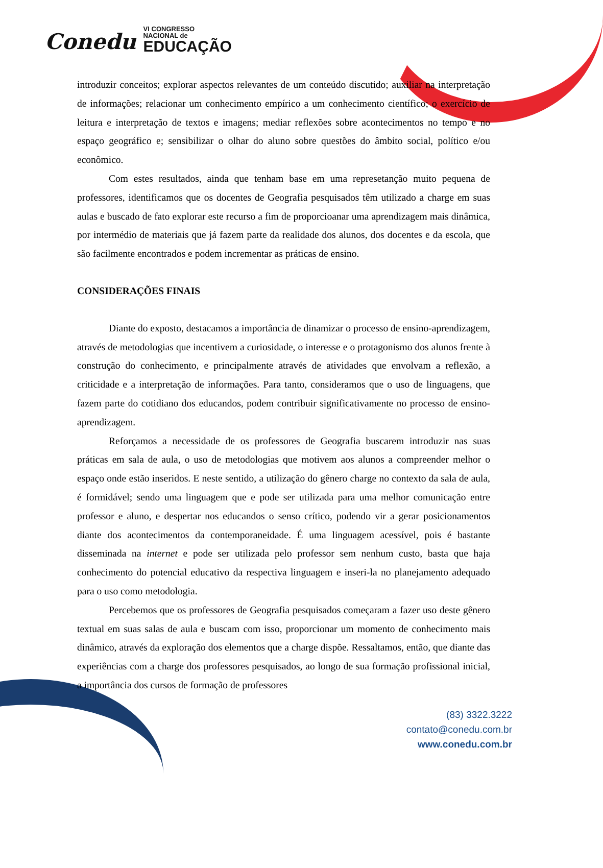Conedu VI CONGRESSO
NACIONAL de
EDUCAÇÃO
introduzir conceitos; explorar aspectos relevantes de um conteúdo discutido; auxiliar na interpretação de informações; relacionar um conhecimento empírico a um conhecimento científico; o exercício de leitura e interpretação de textos e imagens; mediar reflexões sobre acontecimentos no tempo e no espaço geográfico e; sensibilizar o olhar do aluno sobre questões do âmbito social, político e/ou econômico.
Com estes resultados, ainda que tenham base em uma represetanção muito pequena de professores, identificamos que os docentes de Geografia pesquisados têm utilizado a charge em suas aulas e buscado de fato explorar este recurso a fim de proporcioanar uma aprendizagem mais dinâmica, por intermédio de materiais que já fazem parte da realidade dos alunos, dos docentes e da escola, que são facilmente encontrados e podem incrementar as práticas de ensino.
CONSIDERAÇÕES FINAIS
Diante do exposto, destacamos a importância de dinamizar o processo de ensino-aprendizagem, através de metodologias que incentivem a curiosidade, o interesse e o protagonismo dos alunos frente à construção do conhecimento, e principalmente através de atividades que envolvam a reflexão, a criticidade e a interpretação de informações. Para tanto, consideramos que o uso de linguagens, que fazem parte do cotidiano dos educandos, podem contribuir significativamente no processo de ensino-aprendizagem.
Reforçamos a necessidade de os professores de Geografia buscarem introduzir nas suas práticas em sala de aula, o uso de metodologias que motivem aos alunos a compreender melhor o espaço onde estão inseridos. E neste sentido, a utilização do gênero charge no contexto da sala de aula, é formidável; sendo uma linguagem que e pode ser utilizada para uma melhor comunicação entre professor e aluno, e despertar nos educandos o senso crítico, podendo vir a gerar posicionamentos diante dos acontecimentos da contemporaneidade. É uma linguagem acessível, pois é bastante disseminada na internet e pode ser utilizada pelo professor sem nenhum custo, basta que haja conhecimento do potencial educativo da respectiva linguagem e inseri-la no planejamento adequado para o uso como metodologia.
Percebemos que os professores de Geografia pesquisados começaram a fazer uso deste gênero textual em suas salas de aula e buscam com isso, proporcionar um momento de conhecimento mais dinâmico, através da exploração dos elementos que a charge dispõe. Ressaltamos, então, que diante das experiências com a charge dos professores pesquisados, ao longo de sua formação profissional inicial, a importância dos cursos de formação de professores
(83) 3322.3222
contato@conedu.com.br
www.conedu.com.br